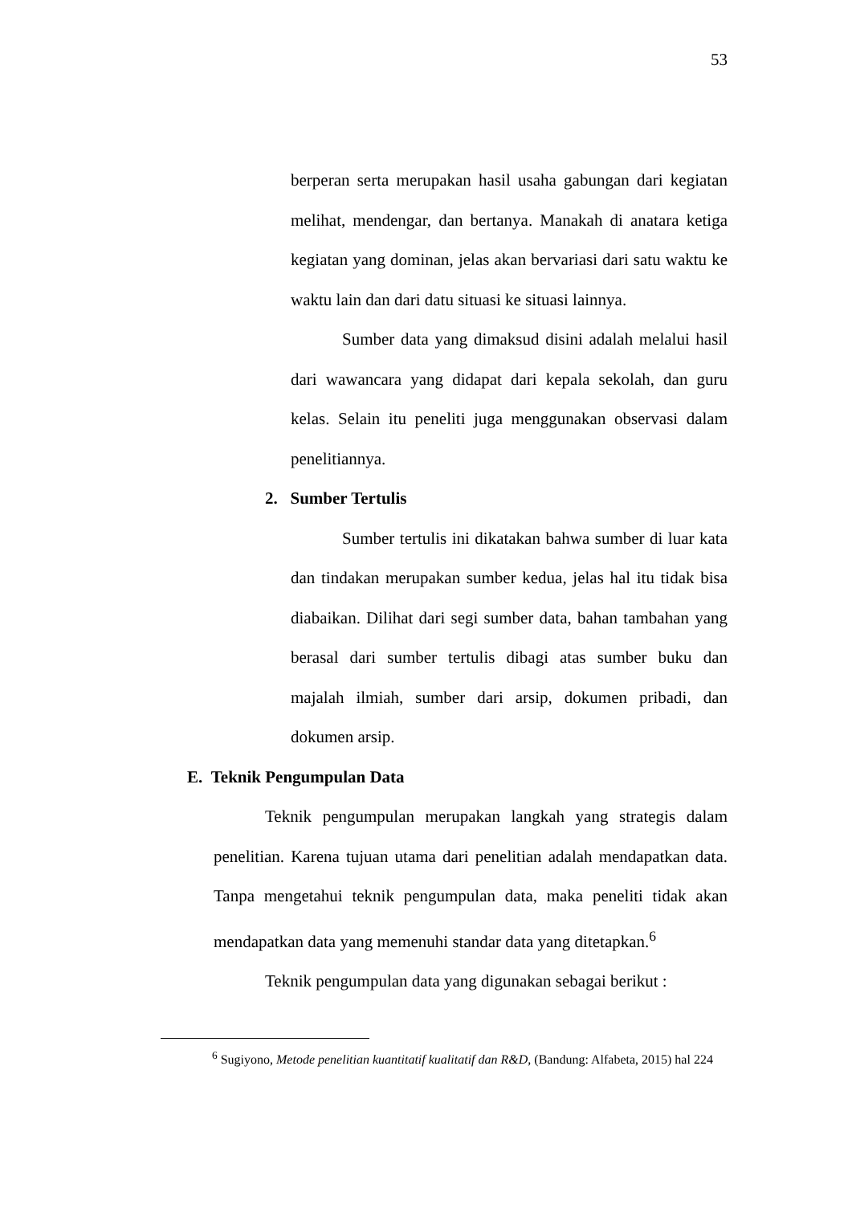53
berperan serta merupakan hasil usaha gabungan dari kegiatan melihat, mendengar, dan bertanya. Manakah di anatara ketiga kegiatan yang dominan, jelas akan bervariasi dari satu waktu ke waktu lain dan dari datu situasi ke situasi lainnya.
Sumber data yang dimaksud disini adalah melalui hasil dari wawancara yang didapat dari kepala sekolah, dan guru kelas. Selain itu peneliti juga menggunakan observasi dalam penelitiannya.
2. Sumber Tertulis
Sumber tertulis ini dikatakan bahwa sumber di luar kata dan tindakan merupakan sumber kedua, jelas hal itu tidak bisa diabaikan. Dilihat dari segi sumber data, bahan tambahan yang berasal dari sumber tertulis dibagi atas sumber buku dan majalah ilmiah, sumber dari arsip, dokumen pribadi, dan dokumen arsip.
E. Teknik Pengumpulan Data
Teknik pengumpulan merupakan langkah yang strategis dalam penelitian. Karena tujuan utama dari penelitian adalah mendapatkan data. Tanpa mengetahui teknik pengumpulan data, maka peneliti tidak akan mendapatkan data yang memenuhi standar data yang ditetapkan.<sup>6</sup>
Teknik pengumpulan data yang digunakan sebagai berikut :
<sup>6</sup> Sugiyono, Metode penelitian kuantitatif kualitatif dan R&D, (Bandung: Alfabeta, 2015) hal 224